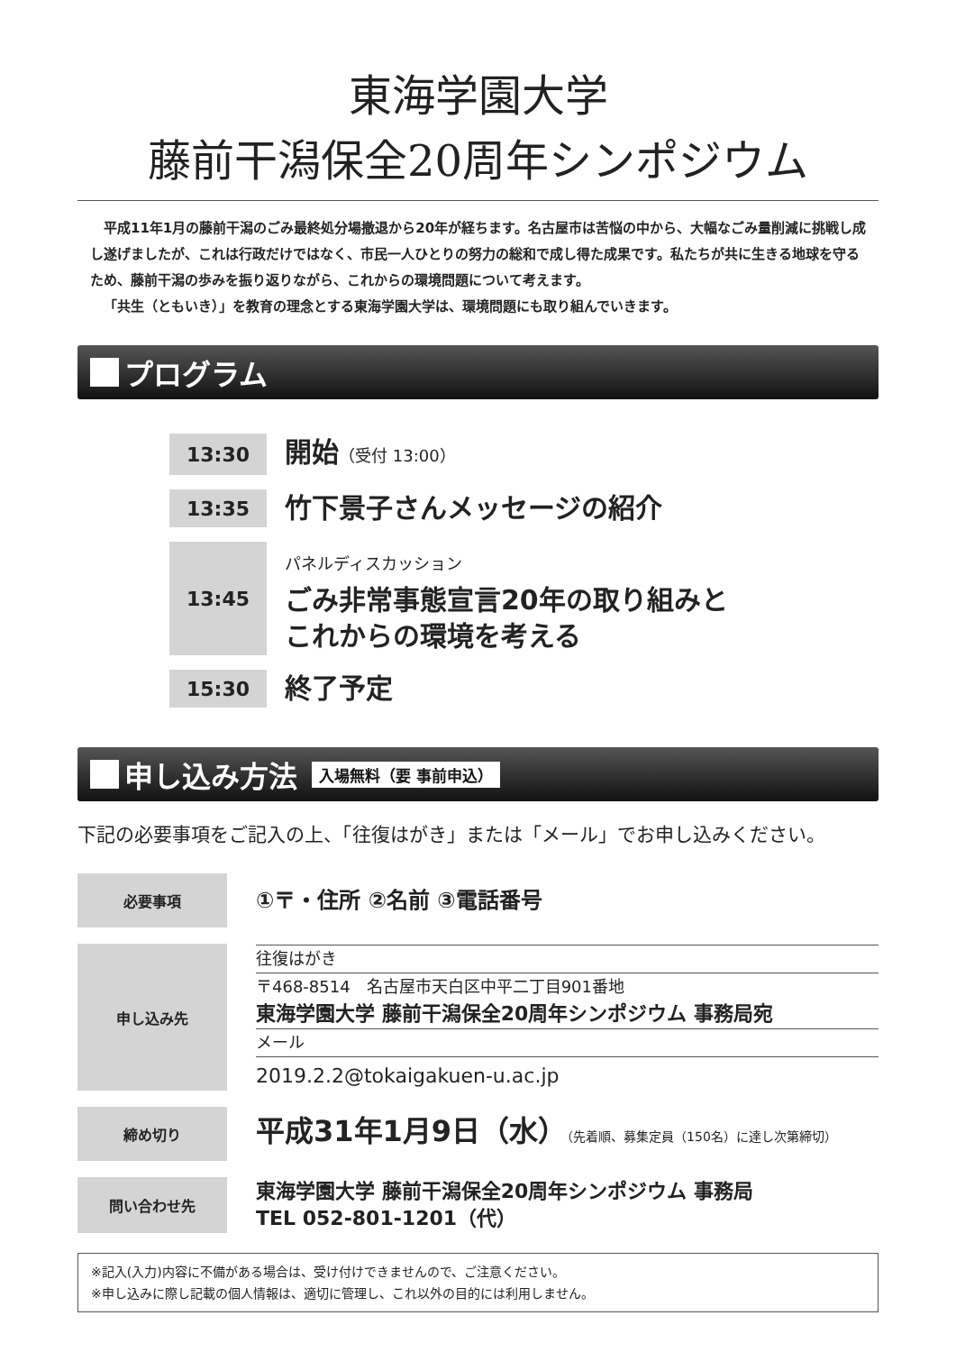東海学園大学
藤前干潟保全20周年シンポジウム
平成11年1月の藤前干潟のごみ最終処分場撤退から20年が経ちます。名古屋市は苦悩の中から、大幅なごみ量削減に挑戦し成し遂げましたが、これは行政だけではなく、市民一人ひとりの努力の総和で成し得た成果です。私たちが共に生きる地球を守るため、藤前干潟の歩みを振り返りながら、これからの環境問題について考えます。
「共生（ともいき）」を教育の理念とする東海学園大学は、環境問題にも取り組んでいきます。
プログラム
| 13:30 | 開始 （受付 13:00） |
| 13:35 | 竹下景子さんメッセージの紹介 |
| 13:45 | パネルディスカッション ごみ非常事態宣言20年の取り組みと これからの環境を考える |
| 15:30 | 終了予定 |
申し込み方法 入場無料（要 事前申込）
下記の必要事項をご記入の上、「往復はがき」または「メール」でお申し込みください。
| 必要事項 | ①〒・住所 ②名前 ③電話番号 |
| 申し込み先 | 往復はがき 〒468-8514 名古屋市天白区中平二丁目901番地 東海学園大学 藤前干潟保全20周年シンポジウム 事務局宛 メール 2019.2.2@tokaigakuen-u.ac.jp |
| 締め切り | 平成31年1月9日（水） （先着順、募集定員（150名）に達し次第締切） |
| 問い合わせ先 | 東海学園大学 藤前干潟保全20周年シンポジウム 事務局 TEL 052-801-1201（代） |
※記入(入力)内容に不備がある場合は、受け付けできませんので、ご注意ください。
※申し込みに際し記載の個人情報は、適切に管理し、これ以外の目的には利用しません。